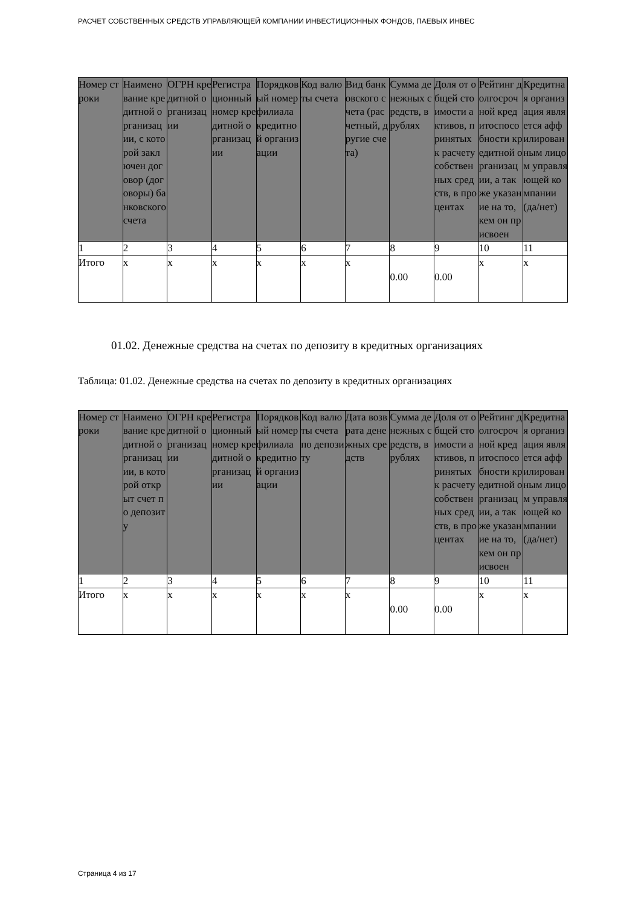РАСЧЕТ СОБСТВЕННЫХ СРЕДСТВ УПРАВЛЯЮЩЕЙ КОМПАНИИ ИНВЕСТИЦИОННЫХ ФОНДОВ, ПАЕВЫХ ИНВЕС
| Номер строки | Наименование кредитной организации, с которой заключен договор (договоры) банковского счета | ОГРН кредитной организации | Регистрационный номер кредитной организации | Порядковый номер филиала кредитной организации | Код валюты счета | Вид банковского счета (расчетный, другие счета) | Сумма денежных средств, в рублях | Доля от общей стоимости активов, принятых к расчету собственных средств, в процентах | Рейтинг долгосрочной кредитоспособности кредитной организации, а также указание на то, кем он присвоен | Кредитная организация является аффилированным лицом управляющей компании (да/нет) |
| --- | --- | --- | --- | --- | --- | --- | --- | --- | --- | --- |
| 1 | 2 | 3 | 4 | 5 | 6 | 7 | 8 | 9 | 10 | 11 |
| Итого | x | x | x | x | x | x | 0.00 | 0.00 | x | x |
01.02. Денежные средства на счетах по депозиту в кредитных организациях
Таблица: 01.02. Денежные средства на счетах по депозиту в кредитных организациях
| Номер строки | Наименование кредитной организации, в которой открыт счет по депозиту | ОГРН кредитной организации | Регистрационный номер кредитной организации | Порядковый номер филиала кредитной организации | Код валюты счета по депозиту | Дата возврата денежных средств | Сумма денежных средств, в рублях | Доля от общей стоимости активов, принятых к расчету собственных средств, в процентах | Рейтинг долгосрочной кредитоспособности кредитной организации, а также указание на то, кем он присвоен | Кредитная организация является аффилированным лицом управляющей компании (да/нет) |
| --- | --- | --- | --- | --- | --- | --- | --- | --- | --- | --- |
| 1 | 2 | 3 | 4 | 5 | 6 | 7 | 8 | 9 | 10 | 11 |
| Итого | x | x | x | x | x | x | 0.00 | 0.00 | x | x |
Страница 4 из 17